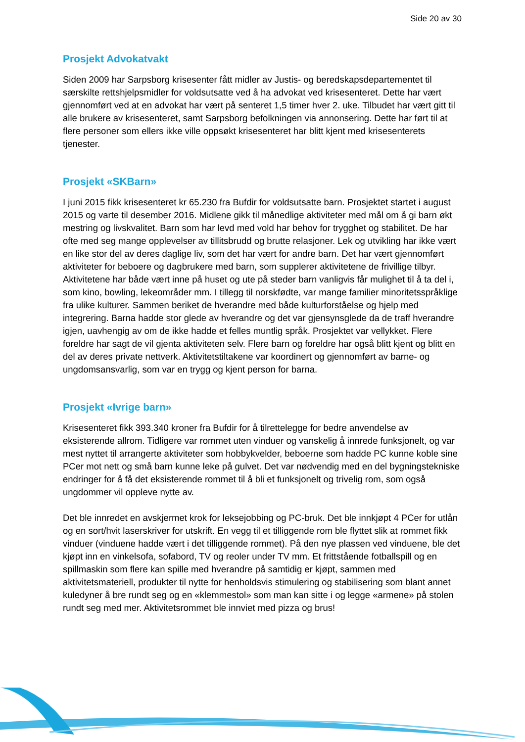Side 20 av 30
Prosjekt Advokatvakt
Siden 2009 har Sarpsborg krisesenter fått midler av Justis- og beredskapsdepartementet til særskilte rettshjelpsmidler for voldsutsatte ved å ha advokat ved krisesenteret. Dette har vært gjennomført ved at en advokat har vært på senteret 1,5 timer hver 2. uke. Tilbudet har vært gitt til alle brukere av krisesenteret, samt Sarpsborg befolkningen via annonsering. Dette har ført til at flere personer som ellers ikke ville oppsøkt krisesenteret har blitt kjent med krisesenterets tjenester.
Prosjekt «SKBarn»
I juni 2015 fikk krisesenteret kr 65.230 fra Bufdir for voldsutsatte barn. Prosjektet startet i august 2015 og varte til desember 2016. Midlene gikk til månedlige aktiviteter med mål om å gi barn økt mestring og livskvalitet. Barn som har levd med vold har behov for trygghet og stabilitet. De har ofte med seg mange opplevelser av tillitsbrudd og brutte relasjoner. Lek og utvikling har ikke vært en like stor del av deres daglige liv, som det har vært for andre barn. Det har vært gjennomført aktiviteter for beboere og dagbrukere med barn, som supplerer aktivitetene de frivillige tilbyr. Aktivitetene har både vært inne på huset og ute på steder barn vanligvis får mulighet til å ta del i, som kino, bowling, lekeområder mm. I tillegg til norskfødte, var mange familier minoritetsspråklige fra ulike kulturer. Sammen beriket de hverandre med både kulturforståelse og hjelp med integrering. Barna hadde stor glede av hverandre og det var gjensynsglede da de traff hverandre igjen, uavhengig av om de ikke hadde et felles muntlig språk. Prosjektet var vellykket. Flere foreldre har sagt de vil gjenta aktiviteten selv. Flere barn og foreldre har også blitt kjent og blitt en del av deres private nettverk. Aktivitetstiltakene var koordinert og gjennomført av barne- og ungdomsansvarlig, som var en trygg og kjent person for barna.
Prosjekt «Ivrige barn»
Krisesenteret fikk 393.340 kroner fra Bufdir for å tilrettelegge for bedre anvendelse av eksisterende allrom. Tidligere var rommet uten vinduer og vanskelig å innrede funksjonelt, og var mest nyttet til arrangerte aktiviteter som hobbykvelder, beboerne som hadde PC kunne koble sine PCer mot nett og små barn kunne leke på gulvet. Det var nødvendig med en del bygningstekniske endringer for å få det eksisterende rommet til å bli et funksjonelt og trivelig rom, som også ungdommer vil oppleve nytte av.
Det ble innredet en avskjermet krok for leksejobbing og PC-bruk. Det ble innkjøpt 4 PCer for utlån og en sort/hvit laserskriver for utskrift. En vegg til et tilliggende rom ble flyttet slik at rommet fikk vinduer (vinduene hadde vært i det tilliggende rommet). På den nye plassen ved vinduene, ble det kjøpt inn en vinkelsofa, sofabord, TV og reoler under TV mm. Et frittstående fotballspill og en spillmaskin som flere kan spille med hverandre på samtidig er kjøpt, sammen med aktivitetsmateriell, produkter til nytte for henholdsvis stimulering og stabilisering som blant annet kuledyner å bre rundt seg og en «klemmestol» som man kan sitte i og legge «armene» på stolen rundt seg med mer. Aktivitetsrommet ble innviet med pizza og brus!